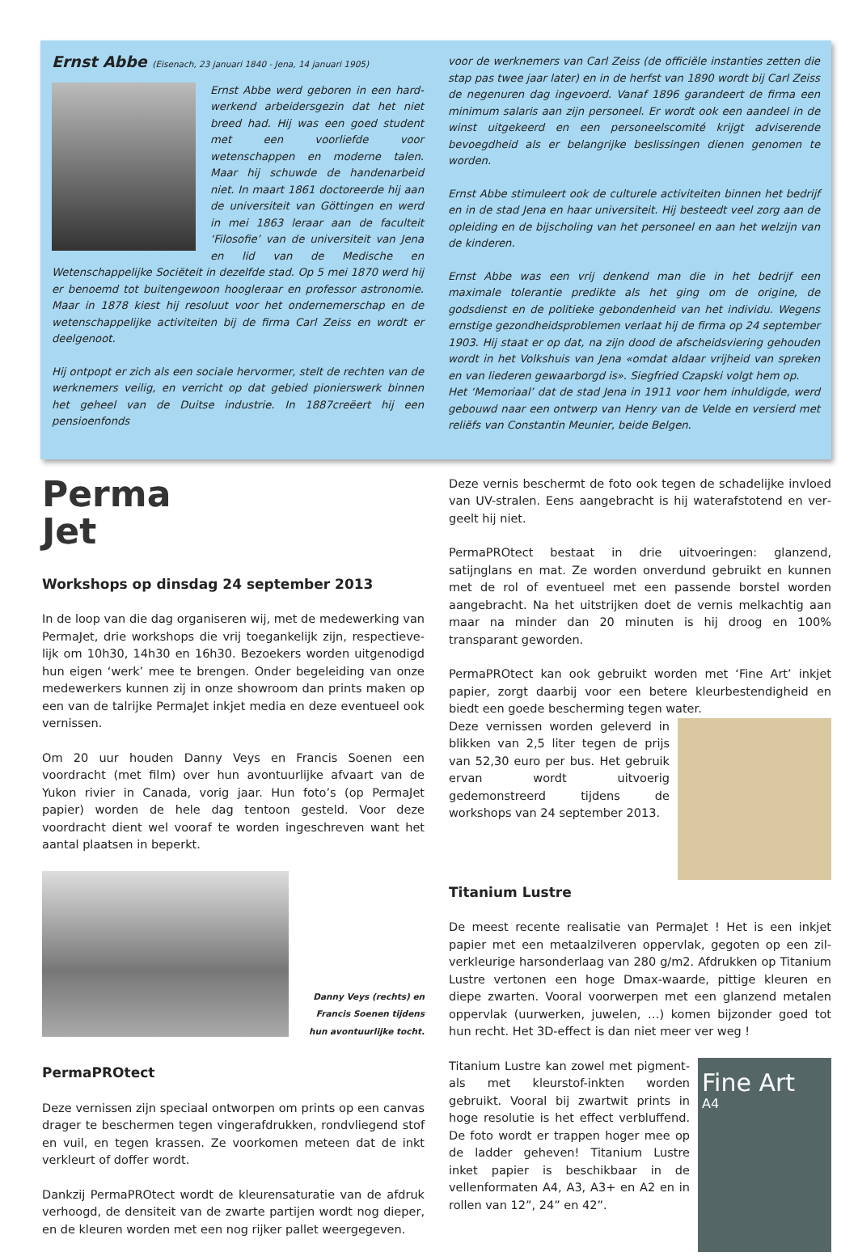Ernst Abbe (Eisenach, 23 januari 1840 - Jena, 14 januari 1905)
Ernst Abbe werd geboren in een hard­werkend arbeidersgezin dat het niet breed had. Hij was een goed student met een voorliefde voor wetenschappen en moderne talen. Maar hij schuwde de handenarbeid niet. In maart 1861 doctoreerde hij aan de universiteit van Göttingen en werd in mei 1863 leraar aan de faculteit ‘Filosofie’ van de univer­siteit van Jena en lid van de Medische en Wetenschappelijke Sociëteit in dezelfde stad. Op 5 mei 1870 werd hij er benoemd tot buitengewoon hoogleraar en professor astronomie. Maar in 1878 kiest hij resoluut voor het onder­nemerschap en de wetenschappelijke activiteiten bij de firma Carl Zeiss en wordt er deelgenoot.
Hij ontpopt er zich als een sociale hervormer, stelt de rechten van de werknemers veilig, en verricht op dat gebied pionierswerk binnen het geheel van de Duitse industrie. In 1887creëert hij een pensioenfonds
voor de werknemers van Carl Zeiss (de officiële instanties zetten die stap pas twee jaar later) en in de herfst van 1890 wordt bij Carl Zeiss de negenuren dag ingevoerd. Vanaf 1896 garandeert de firma een mi­nimum salaris aan zijn personeel. Er wordt ook een aandeel in de winst uitgekeerd en een personeelscomité krijgt adviserende bevoegdheid als er belangrijke beslissingen dienen genomen te worden.
Ernst Abbe stimuleert ook de culturele activiteiten binnen het bedrijf en in de stad Jena en haar universiteit. Hij besteedt veel zorg aan de opleiding en de bijscholing van het personeel en aan het welzijn van de kinderen.
Ernst Abbe was een vrij denkend man die in het bedrijf een maximale to­lerantie predikte als het ging om de origine, de godsdienst en de politieke gebondenheid van het individu. Wegens ernstige gezondheidsproblemen verlaat hij de firma op 24 september 1903. Hij staat er op dat, na zijn dood de afscheidsviering gehouden wordt in het Volkshuis van Jena «omdat aldaar vrijheid van spreken en van liederen gewaarborgd is». Siegfried Czapski volgt hem op.
Het ‘Memoriaal’ dat de stad Jena in 1911 voor hem inhuldigde, werd gebouwd naar een ontwerp van Henry van de Velde en versierd met reliëfs van Constantin Meunier, beide Belgen.
Perma
Jet
Workshops op dinsdag 24 september 2013
In de loop van die dag organiseren wij, met de medewerking van PermaJet, drie workshops die vrij toegankelijk zijn, respectieve­lijk om 10h30, 14h30 en 16h30. Bezoekers worden uitgenodigd hun eigen ‘werk’ mee te brengen. Onder begeleiding van onze medewerkers kunnen zij in onze showroom dan prints maken op een van de talrijke PermaJet inkjet media en deze eventueel ook vernissen.
Om 20 uur houden Danny Veys en Francis Soenen een voordracht (met film) over hun avontuurlijke afvaart van de Yukon rivier in Canada, vorig jaar. Hun foto’s (op PermaJet papier) worden de hele dag tentoon gesteld. Voor deze voordracht dient wel vooraf te worden ingeschreven want het aantal plaatsen in beperkt.
Danny Veys (rechts) en
Francis Soenen tijdens
hun avontuurlijke tocht.
PermaPROtect
Deze vernissen zijn speciaal ontworpen om prints op een can­vas drager te beschermen tegen vingerafdrukken, rondvliegend stof en vuil, en tegen krassen. Ze voorkomen meteen dat de inkt verkleurt of doffer wordt.
Dankzij PermaPROtect wordt de kleurensaturatie van de afdruk verhoogd, de densiteit van de zwarte partijen wordt nog dieper, en de kleuren worden met een nog rijker pallet weergegeven.
Deze vernis beschermt de foto ook tegen de schadelijke invloed van UV-stralen. Eens aangebracht is hij waterafstotend en ver­geelt hij niet.
PermaPROtect bestaat in drie uitvoeringen: glanzend, satijnglans en mat. Ze worden onverdund gebruikt en kunnen met de rol of eventueel met een passende borstel worden aangebracht. Na het uitstrijken doet de vernis melkachtig aan maar na minder dan 20 minuten is hij droog en 100% transparant geworden.
PermaPROtect kan ook gebruikt worden met ‘Fine Art’ inkjet papier, zorgt daarbij voor een betere kleurbestendigheid en biedt een goede bescherming tegen water.
Deze vernissen worden geleverd in blikken van 2,5 liter tegen de prijs van 52,30 euro per bus. Het gebruik er­van wordt uitvoerig gedemonstreerd tijdens de workshops van 24 september 2013.
Titanium Lustre
De meest recente realisatie van PermaJet ! Het is een inkjet papier met een metaalzilveren oppervlak, gegoten op een zil­verkleurige harsonderlaag van 280 g/m2. Afdrukken op Titanium Lustre vertonen een hoge Dmax-waarde, pittige kleuren en diepe zwarten. Vooral voorwerpen met een glanzend metalen opper­vlak (uurwerken, juwelen, …) komen bijzonder goed tot hun recht. Het 3D-effect is dan niet meer ver weg !
Fine Art
A4
Titanium Lustre kan zowel met pig­ment- als met kleurstof-inkten wor­den gebruikt. Vooral bij zwartwit prints in hoge resolutie is het effect verbluffend. De foto wordt er trap­pen hoger mee op de ladder geheven! Titanium Lustre inket papier is be­schikbaar in de vellenformaten A4, A3, A3+ en A2 en in rollen van 12”, 24” en 42”.